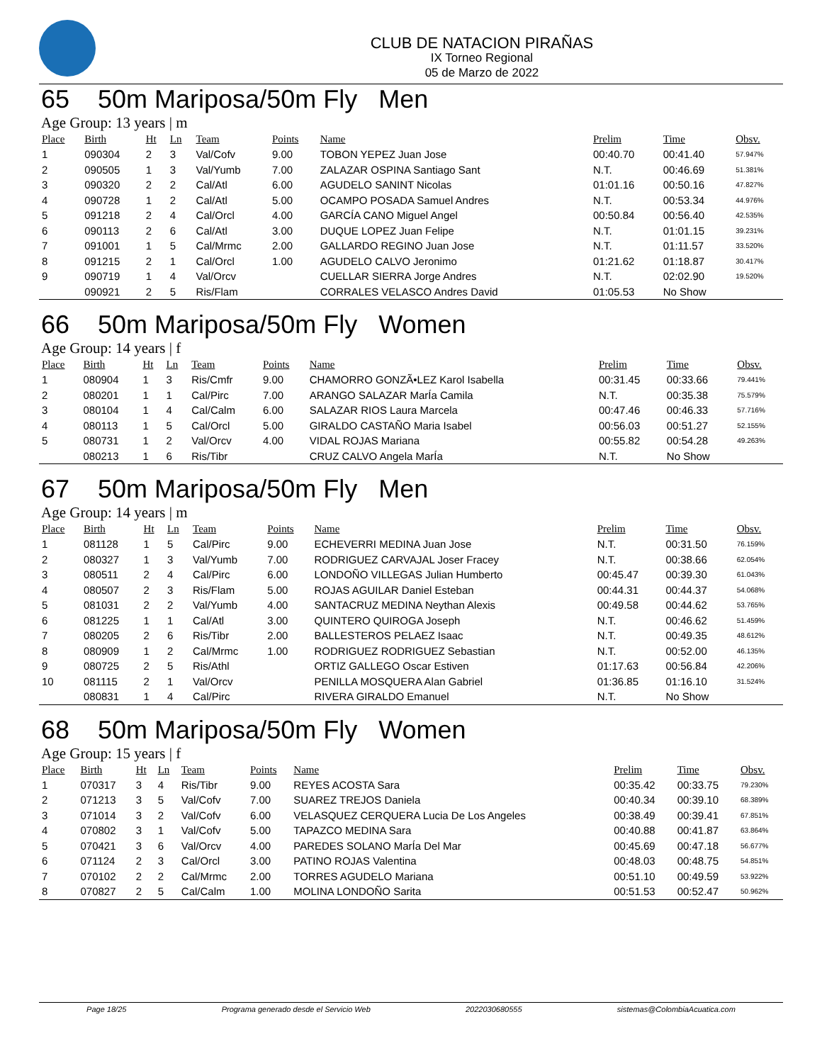CLUB DE NATACION PIRAÑAS
IX Torneo Regional
05 de Marzo de 2022
65 50m Mariposa/50m Fly Men
Age Group: 13 years | m
| Place | Birth | Ht | Ln | Team | Points | Name | Prelim | Time | Obsv. |
| --- | --- | --- | --- | --- | --- | --- | --- | --- | --- |
| 1 | 090304 | 2 | 3 | Val/Cofv | 9.00 | TOBON YEPEZ Juan Jose | 00:40.70 | 00:41.40 | 57.947% |
| 2 | 090505 | 1 | 3 | Val/Yumb | 7.00 | ZALAZAR OSPINA Santiago Sant | N.T. | 00:46.69 | 51.381% |
| 3 | 090320 | 2 | 2 | Cal/Atl | 6.00 | AGUDELO SANINT Nicolas | 01:01.16 | 00:50.16 | 47.827% |
| 4 | 090728 | 1 | 2 | Cal/Atl | 5.00 | OCAMPO POSADA Samuel Andres | N.T. | 00:53.34 | 44.976% |
| 5 | 091218 | 2 | 4 | Cal/Orcl | 4.00 | GARCÍA CANO Miguel Angel | 00:50.84 | 00:56.40 | 42.535% |
| 6 | 090113 | 2 | 6 | Cal/Atl | 3.00 | DUQUE LOPEZ Juan Felipe | N.T. | 01:01.15 | 39.231% |
| 7 | 091001 | 1 | 5 | Cal/Mrmc | 2.00 | GALLARDO REGINO Juan Jose | N.T. | 01:11.57 | 33.520% |
| 8 | 091215 | 2 | 1 | Cal/Orcl | 1.00 | AGUDELO CALVO Jeronimo | 01:21.62 | 01:18.87 | 30.417% |
| 9 | 090719 | 1 | 4 | Val/Orcv | | CUELLAR SIERRA Jorge Andres | N.T. | 02:02.90 | 19.520% |
| | 090921 | 2 | 5 | Ris/Flam | | CORRALES VELASCO Andres David | 01:05.53 | No Show | |
66 50m Mariposa/50m Fly Women
Age Group: 14 years | f
| Place | Birth | Ht | Ln | Team | Points | Name | Prelim | Time | Obsv. |
| --- | --- | --- | --- | --- | --- | --- | --- | --- | --- |
| 1 | 080904 | 1 | 3 | Ris/Cmfr | 9.00 | CHAMORRO GONZÃ•LEZ Karol Isabella | 00:31.45 | 00:33.66 | 79.441% |
| 2 | 080201 | 1 | 1 | Cal/Pirc | 7.00 | ARANGO SALAZAR MarÍa Camila | N.T. | 00:35.38 | 75.579% |
| 3 | 080104 | 1 | 4 | Cal/Calm | 6.00 | SALAZAR RIOS Laura Marcela | 00:47.46 | 00:46.33 | 57.716% |
| 4 | 080113 | 1 | 5 | Cal/Orcl | 5.00 | GIRALDO CASTAÑO Maria Isabel | 00:56.03 | 00:51.27 | 52.155% |
| 5 | 080731 | 1 | 2 | Val/Orcv | 4.00 | VIDAL ROJAS Mariana | 00:55.82 | 00:54.28 | 49.263% |
| | 080213 | 1 | 6 | Ris/Tibr | | CRUZ CALVO Angela MarÍa | N.T. | No Show | |
67 50m Mariposa/50m Fly Men
Age Group: 14 years | m
| Place | Birth | Ht | Ln | Team | Points | Name | Prelim | Time | Obsv. |
| --- | --- | --- | --- | --- | --- | --- | --- | --- | --- |
| 1 | 081128 | 1 | 5 | Cal/Pirc | 9.00 | ECHEVERRI MEDINA Juan Jose | N.T. | 00:31.50 | 76.159% |
| 2 | 080327 | 1 | 3 | Val/Yumb | 7.00 | RODRIGUEZ CARVAJAL Joser Fracey | N.T. | 00:38.66 | 62.054% |
| 3 | 080511 | 2 | 4 | Cal/Pirc | 6.00 | LONDOÑO VILLEGAS Julian Humberto | 00:45.47 | 00:39.30 | 61.043% |
| 4 | 080507 | 2 | 3 | Ris/Flam | 5.00 | ROJAS AGUILAR Daniel Esteban | 00:44.31 | 00:44.37 | 54.068% |
| 5 | 081031 | 2 | 2 | Val/Yumb | 4.00 | SANTACRUZ MEDINA Neythan Alexis | 00:49.58 | 00:44.62 | 53.765% |
| 6 | 081225 | 1 | 1 | Cal/Atl | 3.00 | QUINTERO QUIROGA Joseph | N.T. | 00:46.62 | 51.459% |
| 7 | 080205 | 2 | 6 | Ris/Tibr | 2.00 | BALLESTEROS PELAEZ Isaac | N.T. | 00:49.35 | 48.612% |
| 8 | 080909 | 1 | 2 | Cal/Mrmc | 1.00 | RODRIGUEZ RODRIGUEZ Sebastian | N.T. | 00:52.00 | 46.135% |
| 9 | 080725 | 2 | 5 | Ris/Athl | | ORTIZ GALLEGO Oscar Estiven | 01:17.63 | 00:56.84 | 42.206% |
| 10 | 081115 | 2 | 1 | Val/Orcv | | PENILLA MOSQUERA Alan Gabriel | 01:36.85 | 01:16.10 | 31.524% |
| | 080831 | 1 | 4 | Cal/Pirc | | RIVERA GIRALDO Emanuel | N.T. | No Show | |
68 50m Mariposa/50m Fly Women
Age Group: 15 years | f
| Place | Birth | Ht | Ln | Team | Points | Name | Prelim | Time | Obsv. |
| --- | --- | --- | --- | --- | --- | --- | --- | --- | --- |
| 1 | 070317 | 3 | 4 | Ris/Tibr | 9.00 | REYES ACOSTA Sara | 00:35.42 | 00:33.75 | 79.230% |
| 2 | 071213 | 3 | 5 | Val/Cofv | 7.00 | SUAREZ TREJOS Daniela | 00:40.34 | 00:39.10 | 68.389% |
| 3 | 071014 | 3 | 2 | Val/Cofv | 6.00 | VELASQUEZ CERQUERA Lucia De Los Angeles | 00:38.49 | 00:39.41 | 67.851% |
| 4 | 070802 | 3 | 1 | Val/Cofv | 5.00 | TAPAZCO MEDINA Sara | 00:40.88 | 00:41.87 | 63.864% |
| 5 | 070421 | 3 | 6 | Val/Orcv | 4.00 | PAREDES SOLANO MarÍa Del Mar | 00:45.69 | 00:47.18 | 56.677% |
| 6 | 071124 | 2 | 3 | Cal/Orcl | 3.00 | PATINO ROJAS Valentina | 00:48.03 | 00:48.75 | 54.851% |
| 7 | 070102 | 2 | 2 | Cal/Mrmc | 2.00 | TORRES AGUDELO Mariana | 00:51.10 | 00:49.59 | 53.922% |
| 8 | 070827 | 2 | 5 | Cal/Calm | 1.00 | MOLINA LONDOÑO Sarita | 00:51.53 | 00:52.47 | 50.962% |
Page 18/25 Programa generado desde el Servicio Web 2022030680555 sistemas@ColombiaAcuatica.com